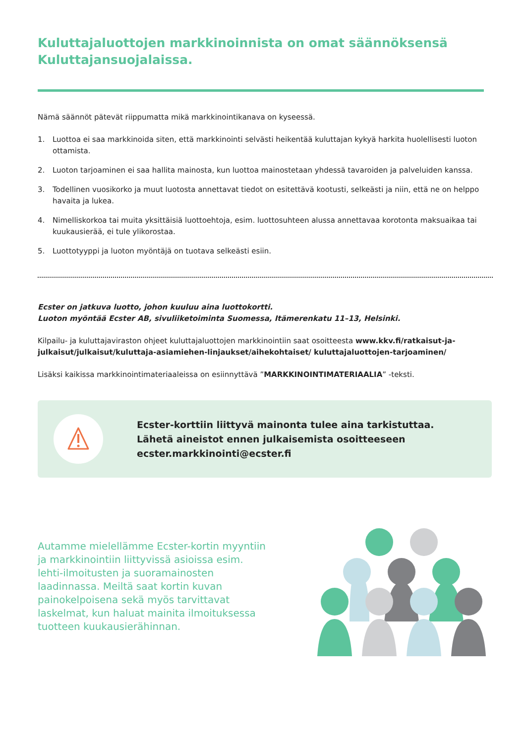Kuluttajaluottojen markkinoinnista on omat säännöksensä Kuluttajansuojalaissa.
Nämä säännöt pätevät riippumatta mikä markkinointikanava on kyseessä.
1. Luottoa ei saa markkinoida siten, että markkinointi selvästi heikentää kuluttajan kykyä harkita huolellisesti luoton ottamista.
2. Luoton tarjoaminen ei saa hallita mainosta, kun luottoa mainostetaan yhdessä tavaroiden ja palveluiden kanssa.
3. Todellinen vuosikorko ja muut luotosta annettavat tiedot on esitettävä kootusti, selkeästi ja niin, että ne on helppo havaita ja lukea.
4. Nimelliskorkoa tai muita yksittäisiä luottoehtoja, esim. luottosuhteen alussa annettavaa korotonta maksuaikaa tai kuukausierää, ei tule ylikorostaa.
5. Luottotyyppi ja luoton myöntäjä on tuotava selkeästi esiin.
Ecster on jatkuva luotto, johon kuuluu aina luottokortti.
Luoton myöntää Ecster AB, sivuliiketoiminta Suomessa, Itämerenkatu 11–13, Helsinki.
Kilpailu- ja kuluttajaviraston ohjeet kuluttajaluottojen markkinointiin saat osoitteesta www.kkv.fi/ratkaisut-ja-julkaisut/julkaisut/kuluttaja-asiamiehen-linjaukset/aihekohtaiset/ kuluttajaluottojen-tarjoaminen/
Lisäksi kaikissa markkinointimateriaaleissa on esiinnyttävä ”MARKKINOINTIMATERIAALIA” -teksti.
Ecster-korttiin liittyvä mainonta tulee aina tarkistuttaa.
Lähetä aineistot ennen julkaisemista osoitteeseen
ecster.markkinointi@ecster.fi
Autamme mielellämme Ecster-kortin myyntiin ja markkinointiin liittyvissä asioissa esim. lehti-ilmoitusten ja suoramainosten laadinnassa. Meiltä saat kortin kuvan painokelpoisena sekä myös tarvittavat laskelmat, kun haluat mainita ilmoituksessa tuotteen kuukausierähinnan.